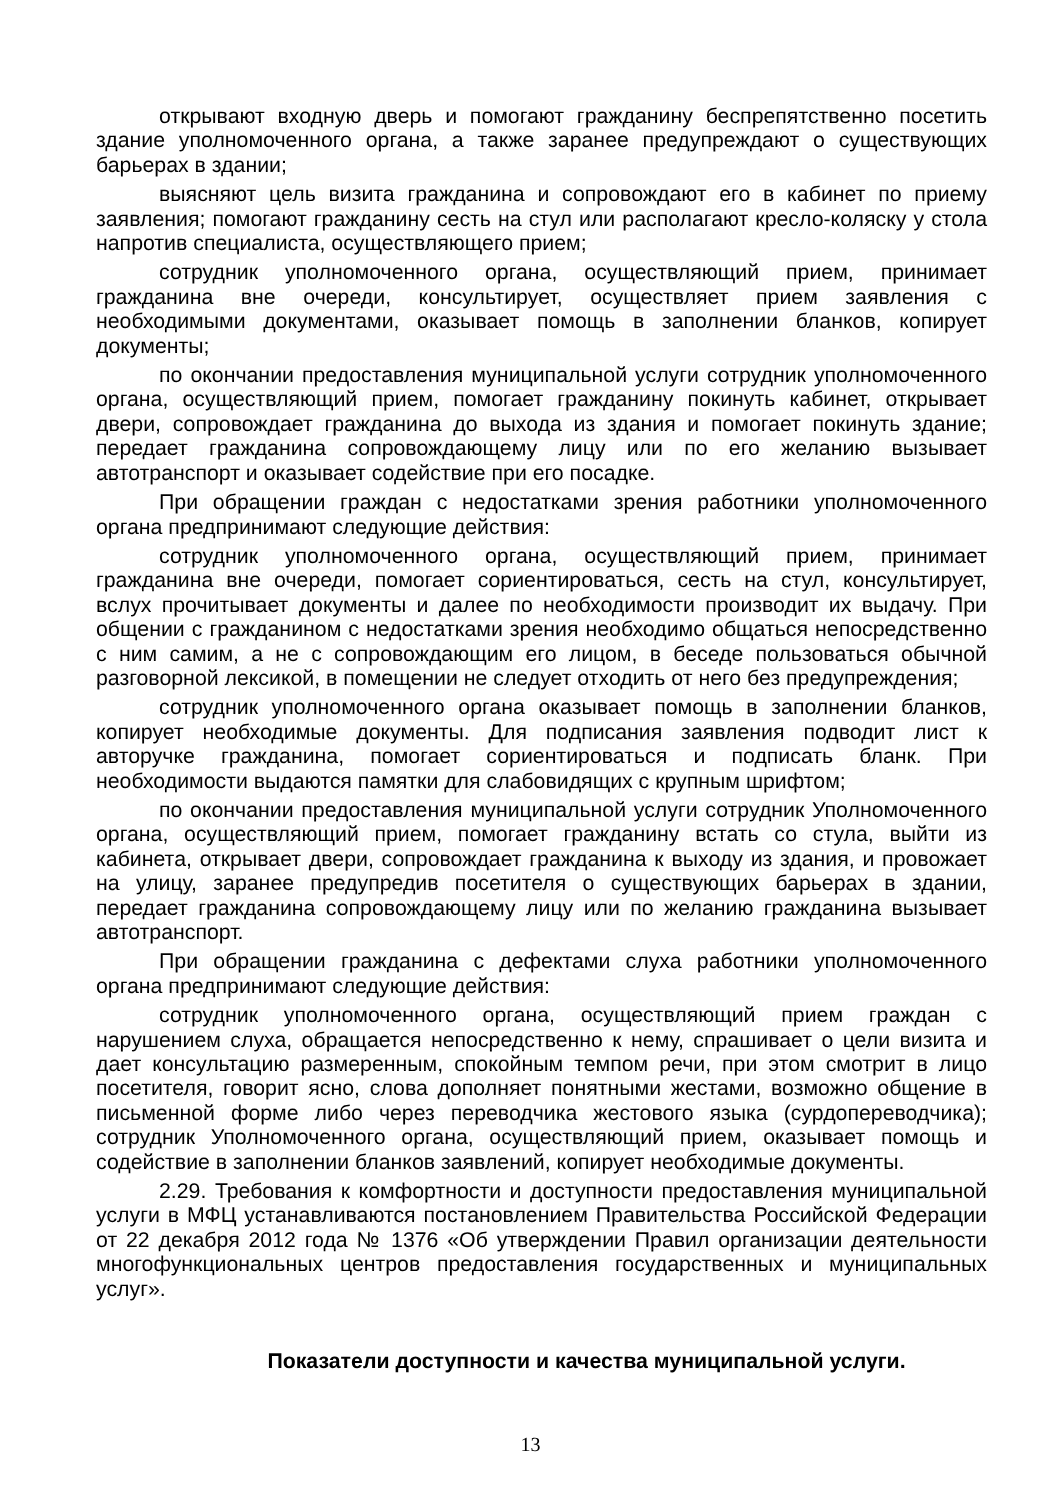открывают входную дверь и помогают гражданину беспрепятственно посетить здание уполномоченного органа, а также заранее предупреждают о существующих барьерах в здании;
выясняют цель визита гражданина и сопровождают его в кабинет по приему заявления; помогают гражданину сесть на стул или располагают кресло-коляску у стола напротив специалиста, осуществляющего прием;
сотрудник уполномоченного органа, осуществляющий прием, принимает гражданина вне очереди, консультирует, осуществляет прием заявления с необходимыми документами, оказывает помощь в заполнении бланков, копирует документы;
по окончании предоставления муниципальной услуги сотрудник уполномоченного органа, осуществляющий прием, помогает гражданину покинуть кабинет, открывает двери, сопровождает гражданина до выхода из здания и помогает покинуть здание; передает гражданина сопровождающему лицу или по его желанию вызывает автотранспорт и оказывает содействие при его посадке.
При обращении граждан с недостатками зрения работники уполномоченного органа предпринимают следующие действия:
сотрудник уполномоченного органа, осуществляющий прием, принимает гражданина вне очереди, помогает сориентироваться, сесть на стул, консультирует, вслух прочитывает документы и далее по необходимости производит их выдачу. При общении с гражданином с недостатками зрения необходимо общаться непосредственно с ним самим, а не с сопровождающим его лицом, в беседе пользоваться обычной разговорной лексикой, в помещении не следует отходить от него без предупреждения;
сотрудник уполномоченного органа оказывает помощь в заполнении бланков, копирует необходимые документы. Для подписания заявления подводит лист к авторучке гражданина, помогает сориентироваться и подписать бланк. При необходимости выдаются памятки для слабовидящих с крупным шрифтом;
по окончании предоставления муниципальной услуги сотрудник Уполномоченного органа, осуществляющий прием, помогает гражданину встать со стула, выйти из кабинета, открывает двери, сопровождает гражданина к выходу из здания, и провожает на улицу, заранее предупредив посетителя о существующих барьерах в здании, передает гражданина сопровождающему лицу или по желанию гражданина вызывает автотранспорт.
При обращении гражданина с дефектами слуха работники уполномоченного органа предпринимают следующие действия:
сотрудник уполномоченного органа, осуществляющий прием граждан с нарушением слуха, обращается непосредственно к нему, спрашивает о цели визита и дает консультацию размеренным, спокойным темпом речи, при этом смотрит в лицо посетителя, говорит ясно, слова дополняет понятными жестами, возможно общение в письменной форме либо через переводчика жестового языка (сурдопереводчика); сотрудник Уполномоченного органа, осуществляющий прием, оказывает помощь и содействие в заполнении бланков заявлений, копирует необходимые документы.
2.29. Требования к комфортности и доступности предоставления муниципальной услуги в МФЦ устанавливаются постановлением Правительства Российской Федерации от 22 декабря 2012 года № 1376 «Об утверждении Правил организации деятельности многофункциональных центров предоставления государственных и муниципальных услуг».
Показатели доступности и качества муниципальной услуги.
13